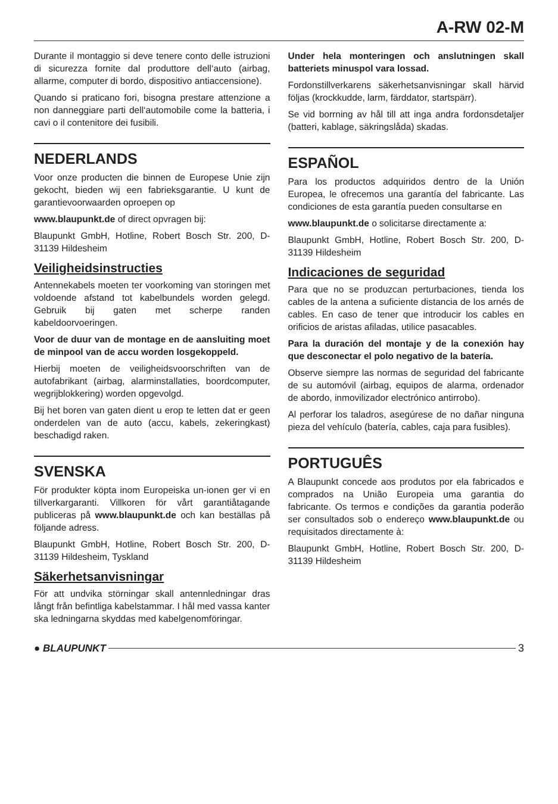A-RW 02-M
Durante il montaggio si deve tenere conto delle istruzioni di sicurezza fornite dal produttore dell‘auto (airbag, allarme, computer di bordo, dispositivo antiaccensione).
Quando si praticano fori, bisogna prestare attenzione a non danneggiare parti dell‘automobile come la batteria, i cavi o il contenitore dei fusibili.
NEDERLANDS
Voor onze producten die binnen de Europese Unie zijn gekocht, bieden wij een fabrieksgarantie. U kunt de garantievoorwaarden oproepen op
www.blaupunkt.de of direct opvragen bij:
Blaupunkt GmbH, Hotline, Robert Bosch Str. 200, D-31139 Hildesheim
Veiligheidsinstructies
Antennekabels moeten ter voorkoming van storingen met voldoende afstand tot kabelbundels worden gelegd. Gebruik bij gaten met scherpe randen kabeldoorvoeringen.
Voor de duur van de montage en de aansluiting moet de minpool van de accu worden losgekoppeld.
Hierbij moeten de veiligheidsvoorschriften van de autofabrikant (airbag, alarminstallaties, boordcomputer, wegrijblokkering) worden opgevolgd.
Bij het boren van gaten dient u erop te letten dat er geen onderdelen van de auto (accu, kabels, zekeringkast) beschadigd raken.
SVENSKA
För produkter köpta inom Europeiska un-ionen ger vi en tillverkargaranti. Villkoren för vårt garantiåtagande publiceras på www.blaupunkt.de och kan beställas på följande adress.
Blaupunkt GmbH, Hotline, Robert Bosch Str. 200, D-31139 Hildesheim, Tyskland
Säkerhetsanvisningar
För att undvika störningar skall antennledningar dras långt från befintliga kabelstammar. I hål med vassa kanter ska ledningarna skyddas med kabelgenomföringar.
Under hela monteringen och anslutningen skall batteriets minuspol vara lossad.
Fordonstillverkarens säkerhetsanvisningar skall härvid följas (krockkudde, larm, färddator, startspärr).
Se vid borrning av hål till att inga andra fordonsdetaljer (batteri, kablage, säkringslåda) skadas.
ESPAÑOL
Para los productos adquiridos dentro de la Unión Europea, le ofrecemos una garantía del fabricante. Las condiciones de esta garantía pueden consultarse en
www.blaupunkt.de o solicitarse directamente a:
Blaupunkt GmbH, Hotline, Robert Bosch Str. 200, D-31139 Hildesheim
Indicaciones de seguridad
Para que no se produzcan perturbaciones, tienda los cables de la antena a suficiente distancia de los arnés de cables. En caso de tener que introducir los cables en orificios de aristas afiladas, utilice pasacables.
Para la duración del montaje y de la conexión hay que desconectar el polo negativo de la batería.
Observe siempre las normas de seguridad del fabricante de su automóvil (airbag, equipos de alarma, ordenador de abordo, inmovilizador electrónico antirrobo).
Al perforar los taladros, asegúrese de no dañar ninguna pieza del vehículo (batería, cables, caja para fusibles).
PORTUGUÊS
A Blaupunkt concede aos produtos por ela fabricados e comprados na União Europeia uma garantia do fabricante. Os termos e condições da garantia poderão ser consultados sob o endereço www.blaupunkt.de ou requisitados directamente à:
Blaupunkt GmbH, Hotline, Robert Bosch Str. 200, D-31139 Hildesheim
● BLAUPUNKT 3